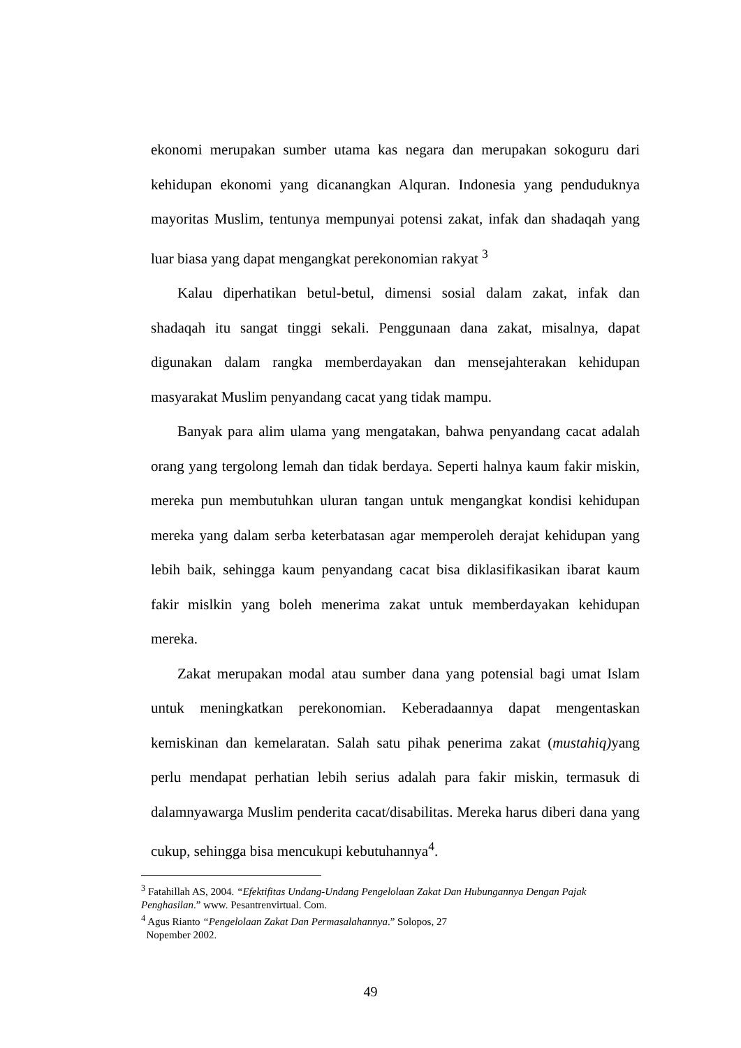ekonomi merupakan sumber utama kas negara dan merupakan sokoguru dari kehidupan ekonomi yang dicanangkan Alquran. Indonesia yang penduduknya mayoritas Muslim, tentunya mempunyai potensi zakat, infak dan shadaqah yang luar biasa yang dapat mengangkat perekonomian rakyat <sup>3</sup>
Kalau diperhatikan betul-betul, dimensi sosial dalam zakat, infak dan shadaqah itu sangat tinggi sekali. Penggunaan dana zakat, misalnya, dapat digunakan dalam rangka memberdayakan dan mensejahterakan kehidupan masyarakat Muslim penyandang cacat yang tidak mampu.
Banyak para alim ulama yang mengatakan, bahwa penyandang cacat adalah orang yang tergolong lemah dan tidak berdaya. Seperti halnya kaum fakir miskin, mereka pun membutuhkan uluran tangan untuk mengangkat kondisi kehidupan mereka yang dalam serba keterbatasan agar memperoleh derajat kehidupan yang lebih baik, sehingga kaum penyandang cacat bisa diklasifikasikan ibarat kaum fakir mislkin yang boleh menerima zakat untuk memberdayakan kehidupan mereka.
Zakat merupakan modal atau sumber dana yang potensial bagi umat Islam untuk meningkatkan perekonomian. Keberadaannya dapat mengentaskan kemiskinan dan kemelaratan. Salah satu pihak penerima zakat (mustahiq) yang perlu mendapat perhatian lebih serius adalah para fakir miskin, termasuk di dalamnyawarga Muslim penderita cacat/disabilitas. Mereka harus diberi dana yang cukup, sehingga bisa mencukupi kebutuhannya<sup>4</sup>.
<sup>3</sup> Fatahillah AS, 2004. “Efektifitas Undang-Undang Pengelolaan Zakat Dan Hubungannya Dengan Pajak Penghasilan.” www. Pesantrenvirtual. Com.
<sup>4</sup> Agus Rianto “Pengelolaan Zakat Dan Permasalahannya.” Solopos, 27
Nopember 2002.
49